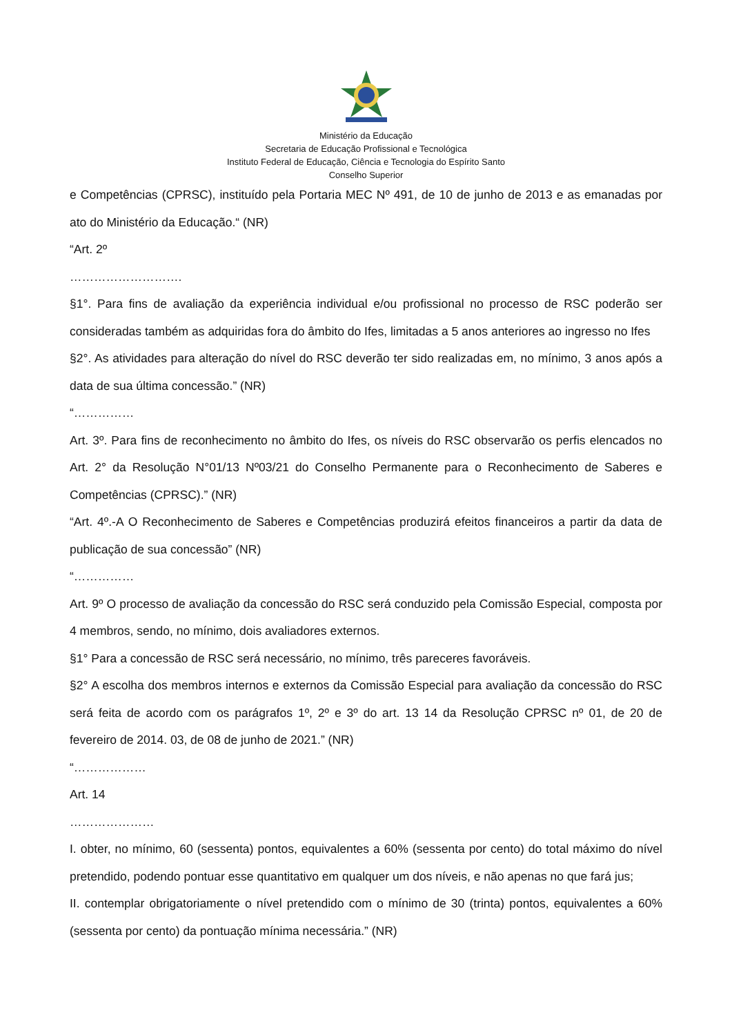Ministério da Educação
Secretaria de Educação Profissional e Tecnológica
Instituto Federal de Educação, Ciência e Tecnologia do Espírito Santo
Conselho Superior
e Competências (CPRSC), instituído pela Portaria MEC Nº 491, de 10 de junho de 2013 e as emanadas por ato do Ministério da Educação.“ (NR)
“Art. 2º
……………………….
§1°. Para fins de avaliação da experiência individual e/ou profissional no processo de RSC poderão ser consideradas também as adquiridas fora do âmbito do Ifes, limitadas a 5 anos anteriores ao ingresso no Ifes
§2°. As atividades para alteração do nível do RSC deverão ter sido realizadas em, no mínimo, 3 anos após a data de sua última concessão.” (NR)
“……………
Art. 3º. Para fins de reconhecimento no âmbito do Ifes, os níveis do RSC observarão os perfis elencados no Art. 2° da Resolução N°01/13 Nº03/21 do Conselho Permanente para o Reconhecimento de Saberes e Competências (CPRSC).” (NR)
“Art. 4º.-A O Reconhecimento de Saberes e Competências produzirá efeitos financeiros a partir da data de publicação de sua concessão” (NR)
“……………
Art. 9º O processo de avaliação da concessão do RSC será conduzido pela Comissão Especial, composta por 4 membros, sendo, no mínimo, dois avaliadores externos.
§1° Para a concessão de RSC será necessário, no mínimo, três pareceres favoráveis.
§2° A escolha dos membros internos e externos da Comissão Especial para avaliação da concessão do RSC será feita de acordo com os parágrafos 1º, 2º e 3º do art. 13 14 da Resolução CPRSC nº 01, de 20 de fevereiro de 2014. 03, de 08 de junho de 2021.” (NR)
“………………
Art. 14
…………………
I. obter, no mínimo, 60 (sessenta) pontos, equivalentes a 60% (sessenta por cento) do total máximo do nível pretendido, podendo pontuar esse quantitativo em qualquer um dos níveis, e não apenas no que fará jus;
II. contemplar obrigatoriamente o nível pretendido com o mínimo de 30 (trinta) pontos, equivalentes a 60% (sessenta por cento) da pontuação mínima necessária.” (NR)